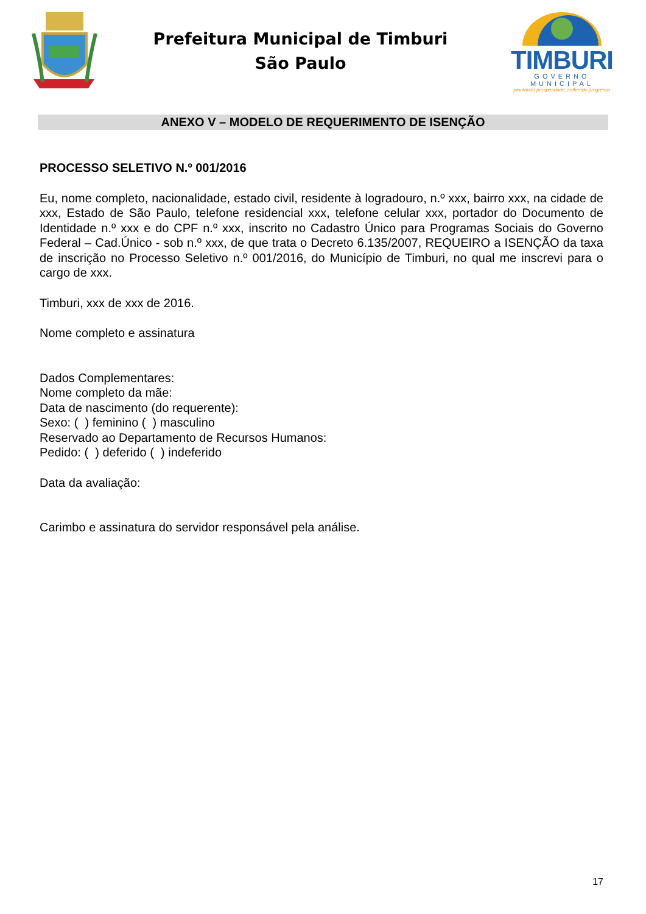Prefeitura Municipal de Timburi
São Paulo
TIMBURI
GOVERNO MUNICIPAL
plantando prosperidade, colhendo progresso
ANEXO V – MODELO DE REQUERIMENTO DE ISENÇÃO
PROCESSO SELETIVO N.º 001/2016
Eu, nome completo, nacionalidade, estado civil, residente à logradouro, n.º xxx, bairro xxx, na cidade de xxx, Estado de São Paulo, telefone residencial xxx, telefone celular xxx, portador do Documento de Identidade n.º xxx e do CPF n.º xxx, inscrito no Cadastro Único para Programas Sociais do Governo Federal – Cad.Único - sob n.º xxx, de que trata o Decreto 6.135/2007, REQUEIRO a ISENÇÃO da taxa de inscrição no Processo Seletivo n.º 001/2016, do Município de Timburi, no qual me inscrevi para o cargo de xxx.
Timburi, xxx de xxx de 2016.
Nome completo e assinatura
Dados Complementares:
Nome completo da mãe:
Data de nascimento (do requerente):
Sexo: ( ) feminino ( ) masculino
Reservado ao Departamento de Recursos Humanos:
Pedido: ( ) deferido ( ) indeferido
Data da avaliação:
Carimbo e assinatura do servidor responsável pela análise.
17